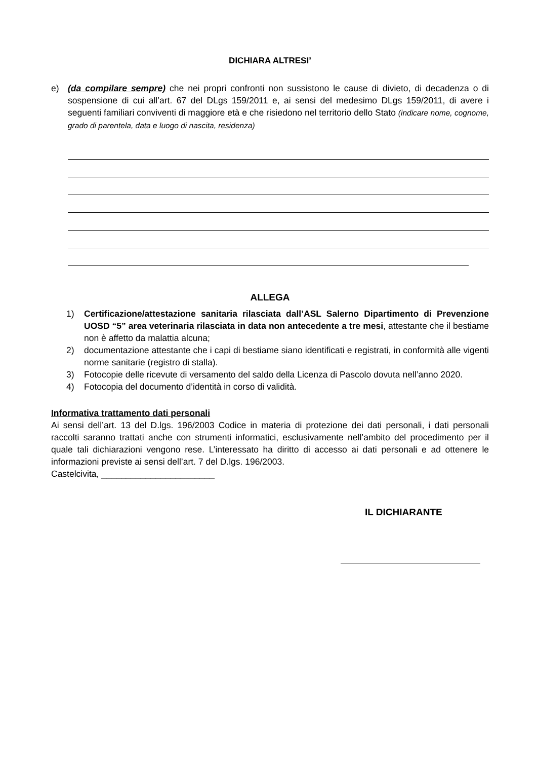DICHIARA ALTRESI’
e) (da compilare sempre) che nei propri confronti non sussistono le cause di divieto, di decadenza o di sospensione di cui all’art. 67 del DLgs 159/2011 e, ai sensi del medesimo DLgs 159/2011, di avere i seguenti familiari conviventi di maggiore età e che risiedono nel territorio dello Stato (indicare nome, cognome, grado di parentela, data e luogo di nascita, residenza)
ALLEGA
1) Certificazione/attestazione sanitaria rilasciata dall’ASL Salerno Dipartimento di Prevenzione UOSD “5” area veterinaria rilasciata in data non antecedente a tre mesi, attestante che il bestiame non è affetto da malattia alcuna;
2) documentazione attestante che i capi di bestiame siano identificati e registrati, in conformità alle vigenti norme sanitarie (registro di stalla).
3) Fotocopie delle ricevute di versamento del saldo della Licenza di Pascolo dovuta nell’anno 2020.
4) Fotocopia del documento d’identità in corso di validità.
Informativa trattamento dati personali
Ai sensi dell’art. 13 del D.lgs. 196/2003 Codice in materia di protezione dei dati personali, i dati personali raccolti saranno trattati anche con strumenti informatici, esclusivamente nell’ambito del procedimento per il quale tali dichiarazioni vengono rese. L’interessato ha diritto di accesso ai dati personali e ad ottenere le informazioni previste ai sensi dell’art. 7 del D.lgs. 196/2003.
Castelcivita, _______________________
IL DICHIARANTE